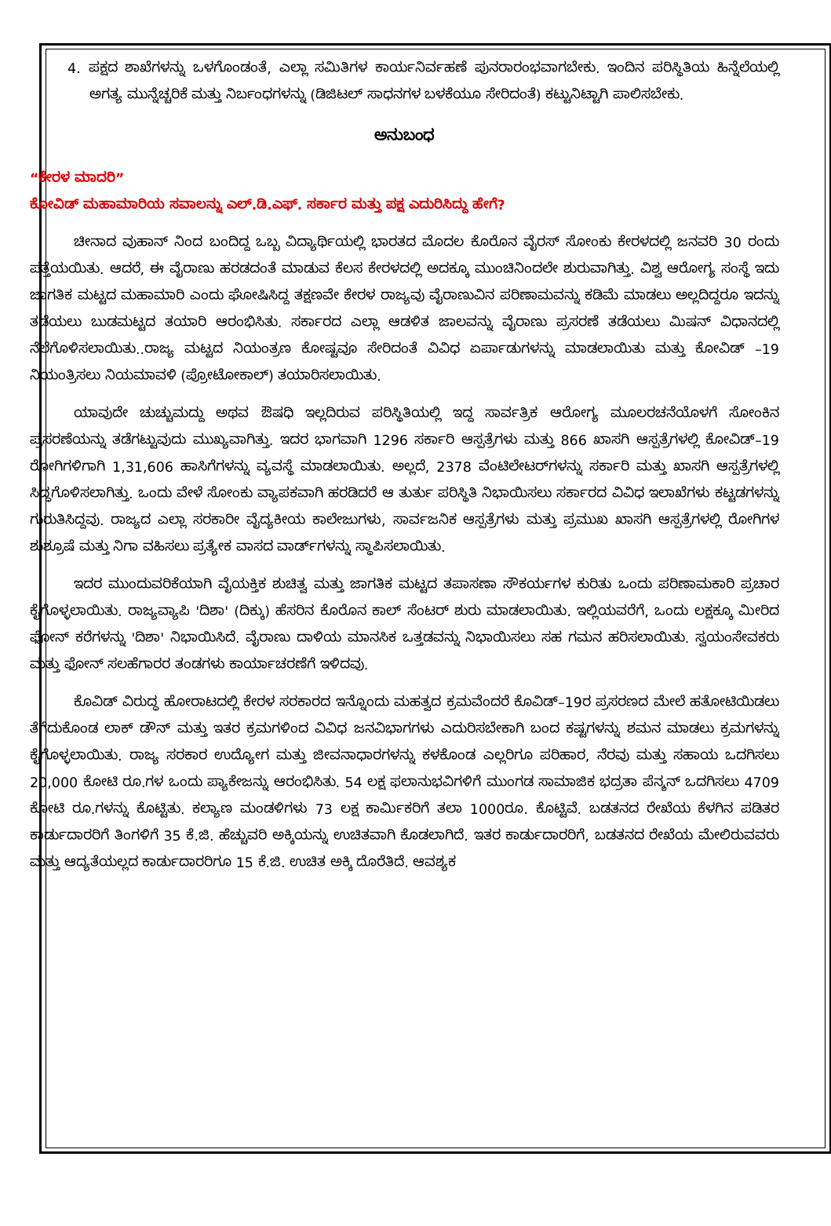4. ಪಕ್ಷದ ಶಾಖೆಗಳನ್ನು ಒಳಗೊಂಡಂತೆ, ಎಲ್ಲಾ ಸಮಿತಿಗಳ ಕಾರ್ಯನಿರ್ವಹಣೆ ಪುನರಾರಂಭವಾಗಬೇಕು. ಇಂದಿನ ಪರಿಸ್ಥಿತಿಯ ಹಿನ್ನೆಲೆಯಲ್ಲಿ ಅಗತ್ಯ ಮುನ್ನೆಚ್ಚರಿಕೆ ಮತ್ತು ನಿರ್ಬಂಧಗಳನ್ನು (ಡಿಜಿಟಲ್ ಸಾಧನಗಳ ಬಳಕೆಯೂ ಸೇರಿದಂತೆ) ಕಟ್ಟುನಿಟ್ಟಾಗಿ ಪಾಲಿಸಬೇಕು.
ಅನುಬಂಧ
“ಕೇರಳ ಮಾದರಿ”
ಕೋವಿಡ್ ಮಹಾಮಾರಿಯ ಸವಾಲನ್ನು ಎಲ್.ಡಿ.ಎಫ್. ಸರ್ಕಾರ ಮತ್ತು ಪಕ್ಷ ಎದುರಿಸಿದ್ದು ಹೇಗೆ?
ಚೀನಾದ ವುಹಾನ್ ನಿಂದ ಬಂದಿದ್ದ ಒಬ್ಬ ವಿದ್ಯಾರ್ಥಿಯಲ್ಲಿ ಭಾರತದ ಮೊದಲ ಕೊರೊನ ವೈರಸ್ ಸೋಂಕು ಕೇರಳದಲ್ಲಿ ಜನವರಿ 30 ರಂದು ಪತ್ತೆಯಯಿತು. ಆದರೆ, ಈ ವೈರಾಣು ಹರಡದಂತೆ ಮಾಡುವ ಕೆಲಸ ಕೇರಳದಲ್ಲಿ ಅದಕ್ಕೂ ಮುಂಚಿನಿಂದಲೇ ಶುರುವಾಗಿತ್ತು. ವಿಶ್ವ ಆರೋಗ್ಯ ಸಂಸ್ಥೆ ಇದು ಜಾಗತಿಕ ಮಟ್ಟದ ಮಹಾಮಾರಿ ಎಂದು ಘೋಷಿಸಿದ್ದ ತಕ್ಷಣವೇ ಕೇರಳ ರಾಜ್ಯವು ವೈರಾಣುವಿನ ಪರಿಣಾಮವನ್ನು ಕಡಿಮೆ ಮಾಡಲು ಅಲ್ಲದಿದ್ದರೂ ಇದನ್ನು ತಡೆಯಲು ಬುಡಮಟ್ಟದ ತಯಾರಿ ಆರಂಭಿಸಿತು. ಸರ್ಕಾರದ ಎಲ್ಲಾ ಆಡಳಿತ ಜಾಲವನ್ನು ವೈರಾಣು ಪ್ರಸರಣೆ ತಡೆಯಲು ಮಿಷನ್ ವಿಧಾನದಲ್ಲಿ ನೆಲೆಗೊಳಿಸಲಾಯಿತು..ರಾಜ್ಯ ಮಟ್ಟದ ನಿಯಂತ್ರಣ ಕೋಷ್ಟವೂ ಸೇರಿದಂತೆ ವಿವಿಧ ಏರ್ಪಾಡುಗಳನ್ನು ಮಾಡಲಾಯಿತು ಮತ್ತು ಕೋವಿಡ್ –19 ನಿಯಂತ್ರಿಸಲು ನಿಯಮಾವಳಿ (ಪ್ರೋಟೋಕಾಲ್) ತಯಾರಿಸಲಾಯಿತು.
ಯಾವುದೇ ಚುಚ್ಚುಮದ್ದು ಅಥವ ಔಷಧಿ ಇಲ್ಲದಿರುವ ಪರಿಸ್ಥಿತಿಯಲ್ಲಿ ಇದ್ದ ಸಾರ್ವತ್ರಿಕ ಆರೋಗ್ಯ ಮೂಲರಚನೆಯೊಳಗೆ ಸೋಂಕಿನ ಪ್ರಸರಣೆಯನ್ನು ತಡೆಗಟ್ಟುವುದು ಮುಖ್ಯವಾಗಿತ್ತು. ಇದರ ಭಾಗವಾಗಿ 1296 ಸರ್ಕಾರಿ ಆಸ್ಪತ್ರೆಗಳು ಮತ್ತು 866 ಖಾಸಗಿ ಆಸ್ಪತ್ರೆಗಳಲ್ಲಿ ಕೋವಿಡ್–19 ರೋಗಿಗಳಿಗಾಗಿ 1,31,606 ಹಾಸಿಗೆಗಳನ್ನು ವ್ಯವಸ್ಥೆ ಮಾಡಲಾಯಿತು. ಅಲ್ಲದೆ, 2378 ವೆಂಟಿಲೇಟರ್‌ಗಳನ್ನು ಸರ್ಕಾರಿ ಮತ್ತು ಖಾಸಗಿ ಆಸ್ಪತ್ರೆಗಳಲ್ಲಿ ಸಿದ್ಧಗೊಳಿಸಲಾಗಿತ್ತು. ಒಂದು ವೇಳೆ ಸೋಂಕು ವ್ಯಾಪಕವಾಗಿ ಹರಡಿದರೆ ಆ ತುರ್ತು ಪರಿಸ್ಥಿತಿ ನಿಭಾಯಿಸಲು ಸರ್ಕಾರದ ವಿವಿಧ ಇಲಾಖೆಗಳು ಕಟ್ಟಡಗಳನ್ನು ಗುರುತಿಸಿದ್ದವು. ರಾಜ್ಯದ ಎಲ್ಲಾ ಸರಕಾರೀ ವೈದ್ಯಕೀಯ ಕಾಲೇಜುಗಳು, ಸಾರ್ವಜನಿಕ ಆಸ್ಪತ್ರೆಗಳು ಮತ್ತು ಪ್ರಮುಖ ಖಾಸಗಿ ಆಸ್ಪತ್ರೆಗಳಲ್ಲಿ ರೋಗಿಗಳ ಶುಶ್ರೂಷೆ ಮತ್ತು ನಿಗಾ ವಹಿಸಲು ಪ್ರತ್ಯೇಕ ವಾಸದ ವಾರ್ಡ್‌ಗಳನ್ನು ಸ್ಥಾಪಿಸಲಾಯಿತು.
ಇದರ ಮುಂದುವರಿಕೆಯಾಗಿ ವೈಯಕ್ತಿಕ ಶುಚಿತ್ವ ಮತ್ತು ಜಾಗತಿಕ ಮಟ್ಟದ ತಪಾಸಣಾ ಸೌಕರ್ಯಗಳ ಕುರಿತು ಒಂದು ಪರಿಣಾಮಕಾರಿ ಪ್ರಚಾರ ಕೈಗೊಳ್ಳಲಾಯಿತು. ರಾಜ್ಯವ್ಯಾಪಿ 'ದಿಶಾ' (ದಿಕ್ಕು) ಹೆಸರಿನ ಕೊರೊನ ಕಾಲ್ ಸೆಂಟರ್ ಶುರು ಮಾಡಲಾಯಿತು. ಇಲ್ಲಿಯವರೆಗೆ, ಒಂದು ಲಕ್ಷಕ್ಕೂ ಮೀರಿದ ಫೋನ್ ಕರೆಗಳನ್ನು 'ದಿಶಾ' ನಿಭಾಯಿಸಿದೆ. ವೈರಾಣು ದಾಳಿಯ ಮಾನಸಿಕ ಒತ್ತಡವನ್ನು ನಿಭಾಯಿಸಲು ಸಹ ಗಮನ ಹರಿಸಲಾಯಿತು. ಸ್ವಯಂಸೇವಕರು ಮತ್ತು ಫೋನ್ ಸಲಹೆಗಾರರ ತಂಡಗಳು ಕಾರ್ಯಾಚರಣೆಗೆ ಇಳಿದವು.
ಕೊವಿಡ್ ವಿರುದ್ಧ ಹೋರಾಟದಲ್ಲಿ ಕೇರಳ ಸರಕಾರದ ಇನ್ನೊಂದು ಮಹತ್ವದ ಕ್ರಮವೆಂದರೆ ಕೊವಿಡ್–19ರ ಪ್ರಸರಣದ ಮೇಲೆ ಹತೋಟಿಯಿಡಲು ತೆಗೆದುಕೊಂಡ ಲಾಕ್ ಡೌನ್ ಮತ್ತು ಇತರ ಕ್ರಮಗಳಿಂದ ವಿವಿಧ ಜನವಿಭಾಗಗಳು ಎದುರಿಸಬೇಕಾಗಿ ಬಂದ ಕಷ್ಟಗಳನ್ನು ಶಮನ ಮಾಡಲು ಕ್ರಮಗಳನ್ನು ಕೈಗೊಳ್ಳಲಾಯಿತು. ರಾಜ್ಯ ಸರಕಾರ ಉದ್ಯೋಗ ಮತ್ತು ಜೀವನಾಧಾರಗಳನ್ನು ಕಳಕೊಂಡ ಎಲ್ಲರಿಗೂ ಪರಿಹಾರ, ನೆರವು ಮತ್ತು ಸಹಾಯ ಒದಗಿಸಲು 20,000 ಕೋಟಿ ರೂ.ಗಳ ಒಂದು ಪ್ಯಾಕೇಜನ್ನು ಆರಂಭಿಸಿತು. 54 ಲಕ್ಷ ಫಲಾನುಭವಿಗಳಿಗೆ ಮುಂಗಡ ಸಾಮಾಜಿಕ ಭದ್ರತಾ ಪೆನ್ಶನ್ ಒದಗಿಸಲು 4709 ಕೋಟಿ ರೂ.ಗಳನ್ನು ಕೊಟ್ಟಿತು. ಕಲ್ಯಾಣ ಮಂಡಳಿಗಳು 73 ಲಕ್ಷ ಕಾರ್ಮಿಕರಿಗೆ ತಲಾ 1000ರೂ. ಕೊಟ್ಟಿವೆ. ಬಡತನದ ರೇಖೆಯ ಕೆಳಗಿನ ಪಡಿತರ ಕಾರ್ಡುದಾರರಿಗೆ ತಿಂಗಳಿಗೆ 35 ಕೆ.ಜಿ. ಹೆಚ್ಚುವರಿ ಅಕ್ಕಿಯನ್ನು ಉಚಿತವಾಗಿ ಕೊಡಲಾಗಿದೆ. ಇತರ ಕಾರ್ಡುದಾರರಿಗೆ, ಬಡತನದ ರೇಖೆಯ ಮೇಲಿರುವವರು ಮತ್ತು ಆದ್ಯತೆಯಲ್ಲದ ಕಾರ್ಡುದಾರರಿಗೂ 15 ಕೆ.ಜಿ. ಉಚಿತ ಅಕ್ಕಿ ದೊರೆತಿದೆ. ಆವಶ್ಯಕ